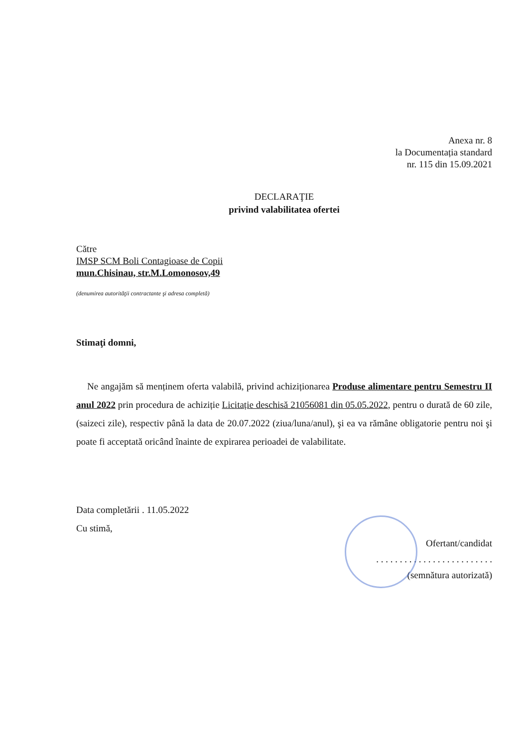Anexa nr. 8
la Documentația standard
nr. 115 din 15.09.2021
DECLARAŢIE
privind valabilitatea ofertei
Către
IMSP SCM Boli Contagioase de Copii
mun.Chisinau, str.M.Lomonosov,49
(denumirea autorităţii contractante şi adresa completă)
Stimaţi domni,
Ne angajăm să menținem oferta valabilă, privind achiziționarea Produse alimentare pentru Semestru II anul 2022 prin procedura de achiziție Licitație deschisă 21056081 din 05.05.2022, pentru o durată de 60 zile, (saizeci zile), respectiv până la data de 20.07.2022 (ziua/luna/anul), şi ea va rămâne obligatorie pentru noi şi poate fi acceptată oricând înainte de expirarea perioadei de valabilitate.
Data completării . 11.05.2022
Cu stimă,
Ofertant/candidat
. . . . . . . . . . . . . . . . . . . . . . . . .
(semnătura autorizată)